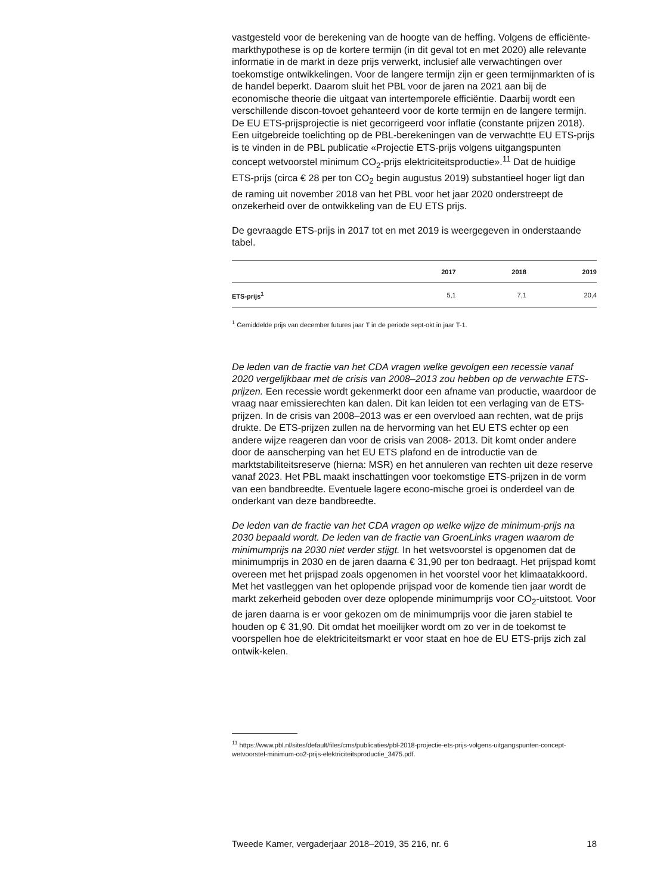vastgesteld voor de berekening van de hoogte van de heffing. Volgens de efficiënte-markthypothese is op de kortere termijn (in dit geval tot en met 2020) alle relevante informatie in de markt in deze prijs verwerkt, inclusief alle verwachtingen over toekomstige ontwikkelingen. Voor de langere termijn zijn er geen termijnmarkten of is de handel beperkt. Daarom sluit het PBL voor de jaren na 2021 aan bij de economische theorie die uitgaat van intertemporele efficiëntie. Daarbij wordt een verschillende discon-tovoet gehanteerd voor de korte termijn en de langere termijn. De EU ETS-prijsprojectie is niet gecorrigeerd voor inflatie (constante prijzen 2018). Een uitgebreide toelichting op de PBL-berekeningen van de verwachtte EU ETS-prijs is te vinden in de PBL publicatie «Projectie ETS-prijs volgens uitgangspunten concept wetvoorstel minimum CO<sub>2</sub>-prijs elektriciteitsproductie».<sup>11</sup> Dat de huidige ETS-prijs (circa € 28 per ton CO<sub>2</sub> begin augustus 2019) substantieel hoger ligt dan de raming uit november 2018 van het PBL voor het jaar 2020 onderstreept de onzekerheid over de ontwikkeling van de EU ETS prijs.
De gevraagde ETS-prijs in 2017 tot en met 2019 is weergegeven in onderstaande tabel.
| | 2017 | 2018 | 2019 |
| --- | --- | --- | --- |
| ETS-prijs<sup>1</sup> | 5,1 | 7,1 | 20,4 |
<sup>1</sup> Gemiddelde prijs van december futures jaar T in de periode sept-okt in jaar T-1.
De leden van de fractie van het CDA vragen welke gevolgen een recessie vanaf 2020 vergelijkbaar met de crisis van 2008–2013 zou hebben op de verwachte ETS-prijzen. Een recessie wordt gekenmerkt door een afname van productie, waardoor de vraag naar emissierechten kan dalen. Dit kan leiden tot een verlaging van de ETS-prijzen. In de crisis van 2008–2013 was er een overvloed aan rechten, wat de prijs drukte. De ETS-prijzen zullen na de hervorming van het EU ETS echter op een andere wijze reageren dan voor de crisis van 2008- 2013. Dit komt onder andere door de aanscherping van het EU ETS plafond en de introductie van de marktstabiliteitsreserve (hierna: MSR) en het annuleren van rechten uit deze reserve vanaf 2023. Het PBL maakt inschattingen voor toekomstige ETS-prijzen in de vorm van een bandbreedte. Eventuele lagere econo-mische groei is onderdeel van de onderkant van deze bandbreedte.
De leden van de fractie van het CDA vragen op welke wijze de minimum-prijs na 2030 bepaald wordt. De leden van de fractie van GroenLinks vragen waarom de minimumprijs na 2030 niet verder stijgt. In het wetsvoorstel is opgenomen dat de minimumprijs in 2030 en de jaren daarna € 31,90 per ton bedraagt. Het prijspad komt overeen met het prijspad zoals opgenomen in het voorstel voor het klimaatakkoord. Met het vastleggen van het oplopende prijspad voor de komende tien jaar wordt de markt zekerheid geboden over deze oplopende minimumprijs voor CO<sub>2</sub>-uitstoot. Voor de jaren daarna is er voor gekozen om de minimumprijs voor die jaren stabiel te houden op € 31,90. Dit omdat het moeilijker wordt om zo ver in de toekomst te voorspellen hoe de elektriciteitsmarkt er voor staat en hoe de EU ETS-prijs zich zal ontwik-kelen.
<sup>11</sup> https://www.pbl.nl/sites/default/files/cms/publicaties/pbl-2018-projectie-ets-prijs-volgens-uitgangspunten-concept-wetvoorstel-minimum-co2-prijs-elektriciteitsproductie_3475.pdf.
Tweede Kamer, vergaderjaar 2018–2019, 35 216, nr. 6 18